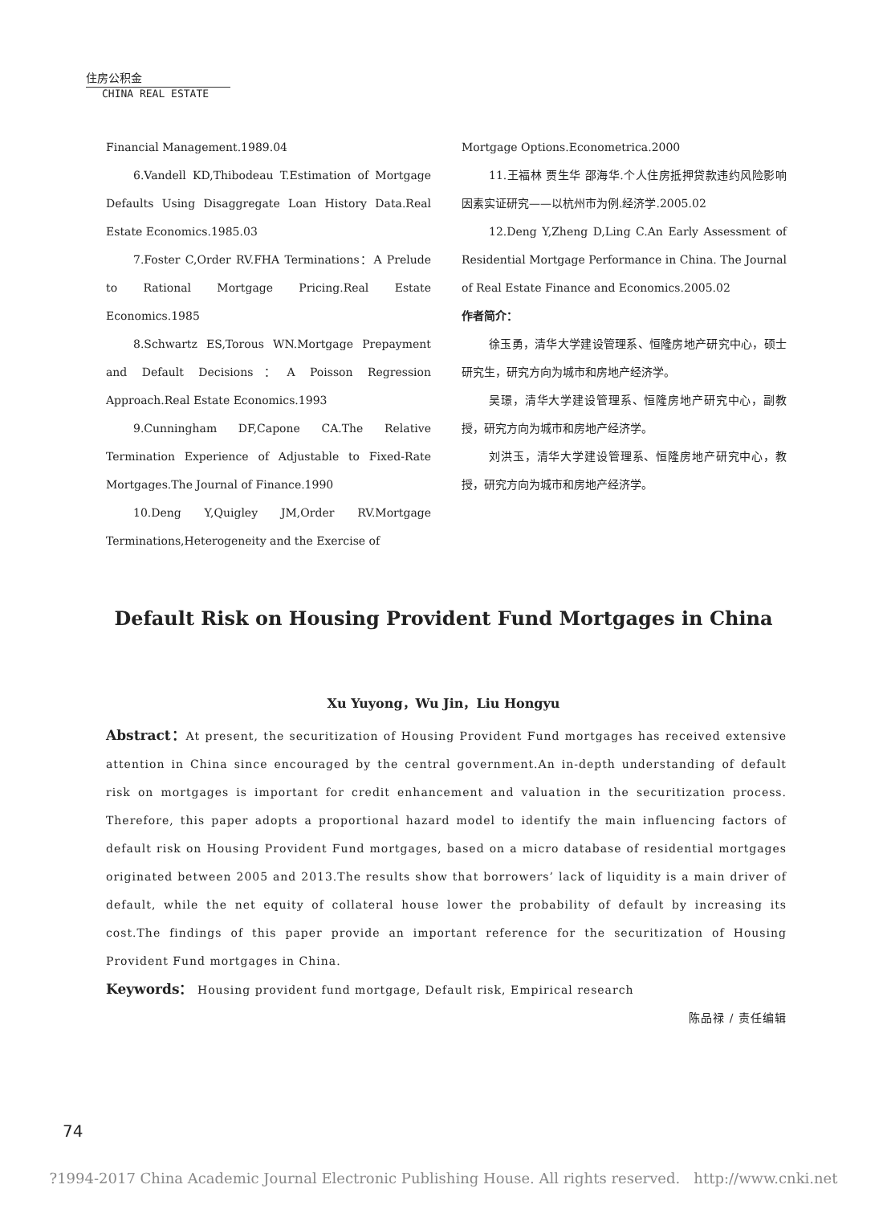住房公积金
CHINA REAL ESTATE
Financial Management.1989.04
6.Vandell KD,Thibodeau T.Estimation of Mortgage Defaults Using Disaggregate Loan History Data.Real Estate Economics.1985.03
7.Foster C,Order RV.FHA Terminations：A Prelude to Rational Mortgage Pricing.Real Estate Economics.1985
8.Schwartz ES,Torous WN.Mortgage Prepayment and Default Decisions：A Poisson Regression Approach.Real Estate Economics.1993
9.Cunningham DF,Capone CA.The Relative Termination Experience of Adjustable to Fixed-Rate Mortgages.The Journal of Finance.1990
10.Deng Y,Quigley JM,Order RV.Mortgage Terminations,Heterogeneity and the Exercise of
Mortgage Options.Econometrica.2000
11.王福林 贾生华 邵海华.个人住房抵押贷款违约风险影响因素实证研究——以杭州市为例.经济学.2005.02
12.Deng Y,Zheng D,Ling C.An Early Assessment of Residential Mortgage Performance in China. The Journal of Real Estate Finance and Economics.2005.02
作者简介：
徐玉勇，清华大学建设管理系、恒隆房地产研究中心，硕士研究生，研究方向为城市和房地产经济学。
吴璟，清华大学建设管理系、恒隆房地产研究中心，副教授，研究方向为城市和房地产经济学。
刘洪玉，清华大学建设管理系、恒隆房地产研究中心，教授，研究方向为城市和房地产经济学。
Default Risk on Housing Provident Fund Mortgages in China
Xu Yuyong，Wu Jin，Liu Hongyu
Abstract：At present, the securitization of Housing Provident Fund mortgages has received extensive attention in China since encouraged by the central government.An in-depth understanding of default risk on mortgages is important for credit enhancement and valuation in the securitization process. Therefore, this paper adopts a proportional hazard model to identify the main influencing factors of default risk on Housing Provident Fund mortgages, based on a micro database of residential mortgages originated between 2005 and 2013.The results show that borrowers’ lack of liquidity is a main driver of default, while the net equity of collateral house lower the probability of default by increasing its cost.The findings of this paper provide an important reference for the securitization of Housing Provident Fund mortgages in China.
Keywords： Housing provident fund mortgage, Default risk, Empirical research
陈品禄 / 责任编辑
74
?1994-2017 China Academic Journal Electronic Publishing House. All rights reserved. http://www.cnki.net